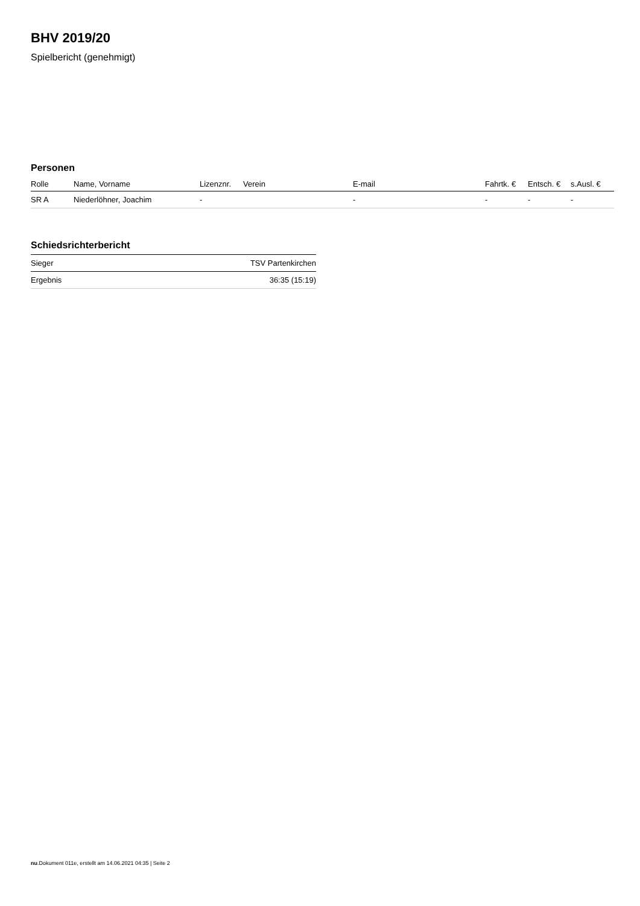BHV 2019/20
Spielbericht (genehmigt)
Personen
| Rolle | Name, Vorname | Lizenznr. | Verein | E-mail | Fahrtk. € | Entsch. € | s.Ausl. € |
| --- | --- | --- | --- | --- | --- | --- | --- |
| SR A | Niederlöhner, Joachim | - | | - | - | - | - |
Schiedsrichterbericht
| Sieger | TSV Partenkirchen |
| Ergebnis | 36:35 (15:19) |
nu.Dokument 011e, erstellt am 14.06.2021 04:35 | Seite 2